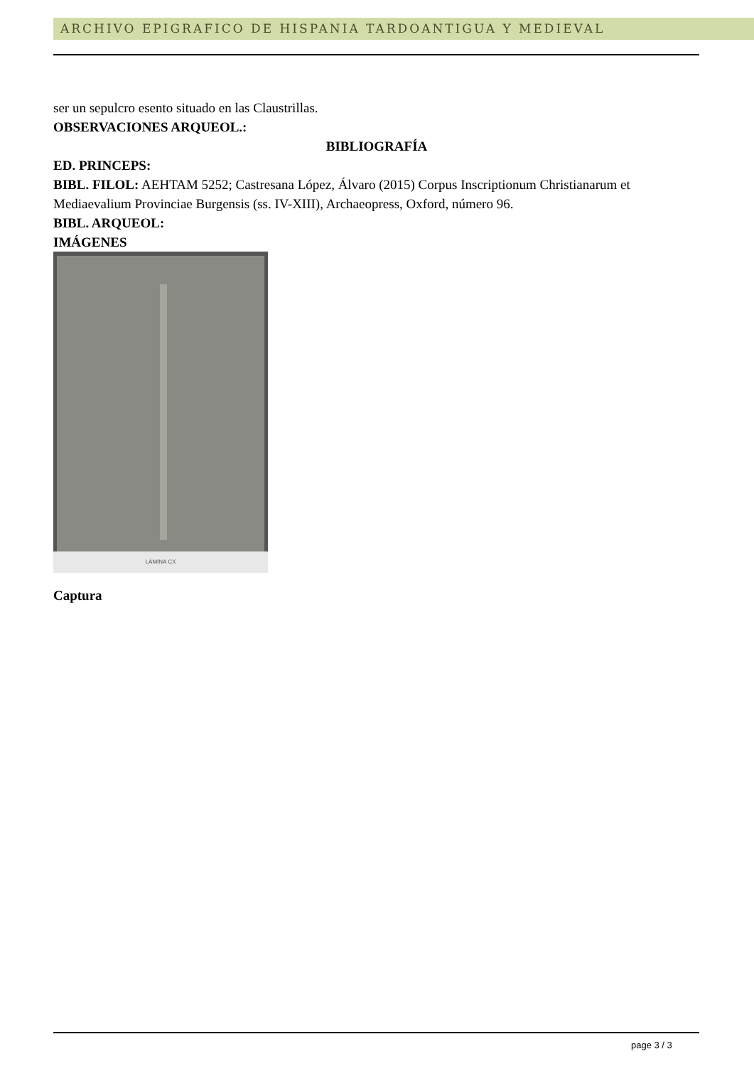ARCHIVO EPIGRAFICO DE HISPANIA TARDOANTIGUA Y MEDIEVAL
ser un sepulcro esento situado en las Claustrillas.
OBSERVACIONES ARQUEOL.:
BIBLIOGRAFÍA
ED. PRINCEPS:
BIBL. FILOL: AEHTAM 5252; Castresana López, Álvaro (2015) Corpus Inscriptionum Christianarum et Mediaevalium Provinciae Burgensis (ss. IV-XIII), Archaeopress, Oxford, número 96.
BIBL. ARQUEOL:
IMÁGENES
LÁMINA CX
Captura
page 3 / 3